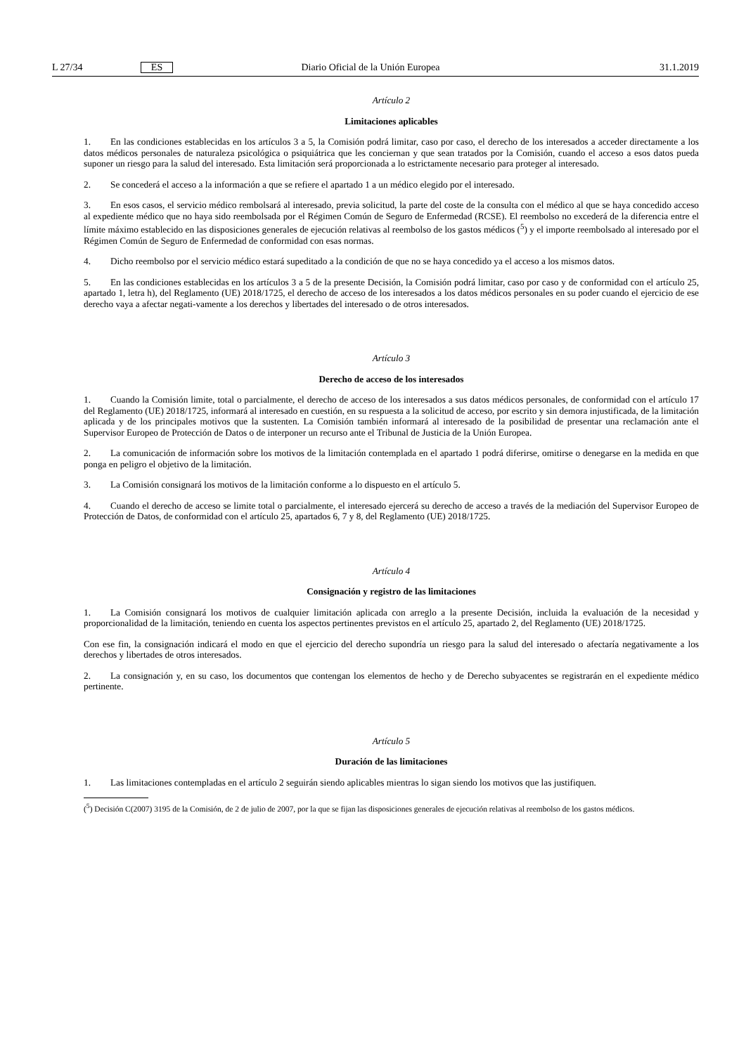L 27/34 ES Diario Oficial de la Unión Europea 31.1.2019
Artículo 2
Limitaciones aplicables
1. En las condiciones establecidas en los artículos 3 a 5, la Comisión podrá limitar, caso por caso, el derecho de los interesados a acceder directamente a los datos médicos personales de naturaleza psicológica o psiquiátrica que les conciernan y que sean tratados por la Comisión, cuando el acceso a esos datos pueda suponer un riesgo para la salud del interesado. Esta limitación será proporcionada a lo estrictamente necesario para proteger al interesado.
2. Se concederá el acceso a la información a que se refiere el apartado 1 a un médico elegido por el interesado.
3. En esos casos, el servicio médico rembolsará al interesado, previa solicitud, la parte del coste de la consulta con el médico al que se haya concedido acceso al expediente médico que no haya sido reembolsada por el Régimen Común de Seguro de Enfermedad (RCSE). El reembolso no excederá de la diferencia entre el límite máximo establecido en las disposiciones generales de ejecución relativas al reembolso de los gastos médicos (<sup>5</sup>) y el importe reembolsado al interesado por el Régimen Común de Seguro de Enfermedad de conformidad con esas normas.
4. Dicho reembolso por el servicio médico estará supeditado a la condición de que no se haya concedido ya el acceso a los mismos datos.
5. En las condiciones establecidas en los artículos 3 a 5 de la presente Decisión, la Comisión podrá limitar, caso por caso y de conformidad con el artículo 25, apartado 1, letra h), del Reglamento (UE) 2018/1725, el derecho de acceso de los interesados a los datos médicos personales en su poder cuando el ejercicio de ese derecho vaya a afectar negati-vamente a los derechos y libertades del interesado o de otros interesados.
Artículo 3
Derecho de acceso de los interesados
1. Cuando la Comisión limite, total o parcialmente, el derecho de acceso de los interesados a sus datos médicos personales, de conformidad con el artículo 17 del Reglamento (UE) 2018/1725, informará al interesado en cuestión, en su respuesta a la solicitud de acceso, por escrito y sin demora injustificada, de la limitación aplicada y de los principales motivos que la sustenten. La Comisión también informará al interesado de la posibilidad de presentar una reclamación ante el Supervisor Europeo de Protección de Datos o de interponer un recurso ante el Tribunal de Justicia de la Unión Europea.
2. La comunicación de información sobre los motivos de la limitación contemplada en el apartado 1 podrá diferirse, omitirse o denegarse en la medida en que ponga en peligro el objetivo de la limitación.
3. La Comisión consignará los motivos de la limitación conforme a lo dispuesto en el artículo 5.
4. Cuando el derecho de acceso se limite total o parcialmente, el interesado ejercerá su derecho de acceso a través de la mediación del Supervisor Europeo de Protección de Datos, de conformidad con el artículo 25, apartados 6, 7 y 8, del Reglamento (UE) 2018/1725.
Artículo 4
Consignación y registro de las limitaciones
1. La Comisión consignará los motivos de cualquier limitación aplicada con arreglo a la presente Decisión, incluida la evaluación de la necesidad y proporcionalidad de la limitación, teniendo en cuenta los aspectos pertinentes previstos en el artículo 25, apartado 2, del Reglamento (UE) 2018/1725.
Con ese fin, la consignación indicará el modo en que el ejercicio del derecho supondría un riesgo para la salud del interesado o afectaría negativamente a los derechos y libertades de otros interesados.
2. La consignación y, en su caso, los documentos que contengan los elementos de hecho y de Derecho subyacentes se registrarán en el expediente médico pertinente.
Artículo 5
Duración de las limitaciones
1. Las limitaciones contempladas en el artículo 2 seguirán siendo aplicables mientras lo sigan siendo los motivos que las justifiquen.
(<sup>5</sup>) Decisión C(2007) 3195 de la Comisión, de 2 de julio de 2007, por la que se fijan las disposiciones generales de ejecución relativas al reembolso de los gastos médicos.